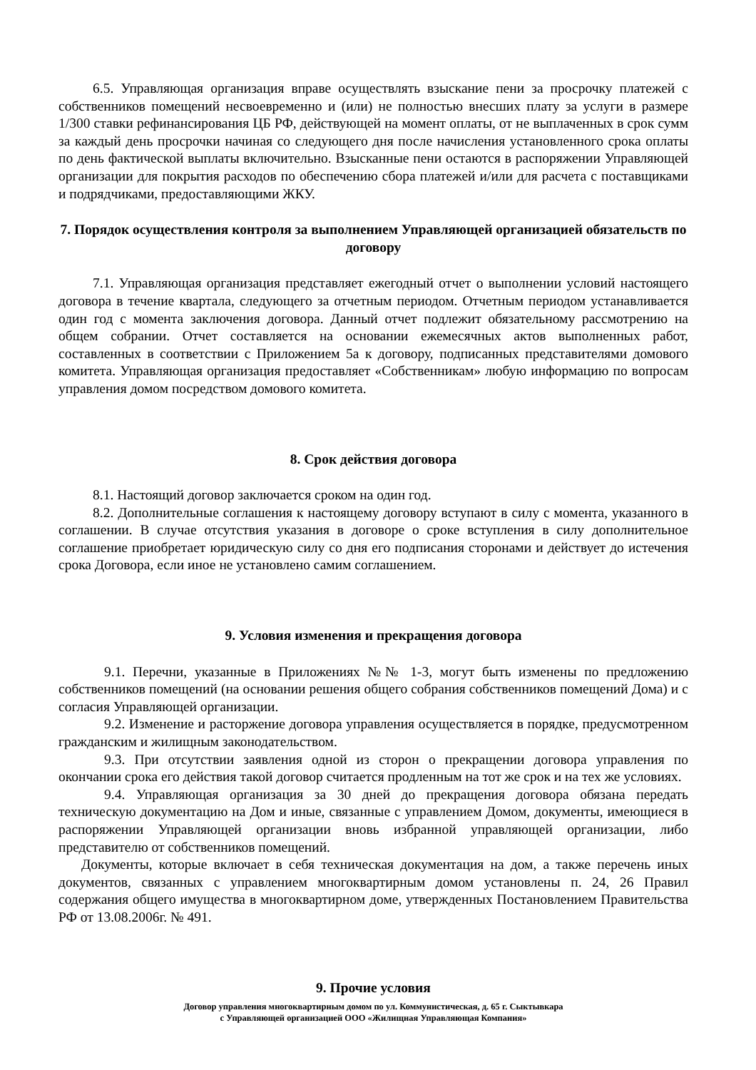6.5. Управляющая организация вправе осуществлять взыскание пени за просрочку платежей с собственников помещений несвоевременно и (или) не полностью внесших плату за услуги в размере 1/300 ставки рефинансирования ЦБ РФ, действующей на момент оплаты, от не выплаченных в срок сумм за каждый день просрочки начиная со следующего дня после начисления установленного срока оплаты по день фактической выплаты включительно. Взысканные пени остаются в распоряжении Управляющей организации для покрытия расходов по обеспечению сбора платежей и/или для расчета с поставщиками и подрядчиками, предоставляющими ЖКУ.
7. Порядок осуществления контроля за выполнением Управляющей организацией обязательств по договору
7.1. Управляющая организация представляет ежегодный отчет о выполнении условий настоящего договора в течение квартала, следующего за отчетным периодом. Отчетным периодом устанавливается один год с момента заключения договора. Данный отчет подлежит обязательному рассмотрению на общем собрании. Отчет составляется на основании ежемесячных актов выполненных работ, составленных в соответствии с Приложением 5а к договору, подписанных представителями домового комитета. Управляющая организация предоставляет «Собственникам» любую информацию по вопросам управления домом посредством домового комитета.
8. Срок действия договора
8.1. Настоящий договор заключается сроком на один год.
8.2. Дополнительные соглашения к настоящему договору вступают в силу с момента, указанного в соглашении. В случае отсутствия указания в договоре о сроке вступления в силу дополнительное соглашение приобретает юридическую силу со дня его подписания сторонами и действует до истечения срока Договора, если иное не установлено самим соглашением.
9. Условия изменения и прекращения договора
9.1. Перечни, указанные в Приложениях №№ 1-3, могут быть изменены по предложению собственников помещений (на основании решения общего собрания собственников помещений Дома) и с согласия Управляющей организации.
9.2. Изменение и расторжение договора управления осуществляется в порядке, предусмотренном гражданским и жилищным законодательством.
9.3. При отсутствии заявления одной из сторон о прекращении договора управления по окончании срока его действия такой договор считается продленным на тот же срок и на тех же условиях.
9.4. Управляющая организация за 30 дней до прекращения договора обязана передать техническую документацию на Дом и иные, связанные с управлением Домом, документы, имеющиеся в распоряжении Управляющей организации вновь избранной управляющей организации, либо представителю от собственников помещений.
Документы, которые включает в себя техническая документация на дом, а также перечень иных документов, связанных с управлением многоквартирным домом установлены п. 24, 26 Правил содержания общего имущества в многоквартирном доме, утвержденных Постановлением Правительства РФ от 13.08.2006г. № 491.
9. Прочие условия
Договор управления многоквартирным домом по ул. Коммунистическая, д. 65 г. Сыктывкара
с Управляющей организацией ООО «Жилищная Управляющая Компания»